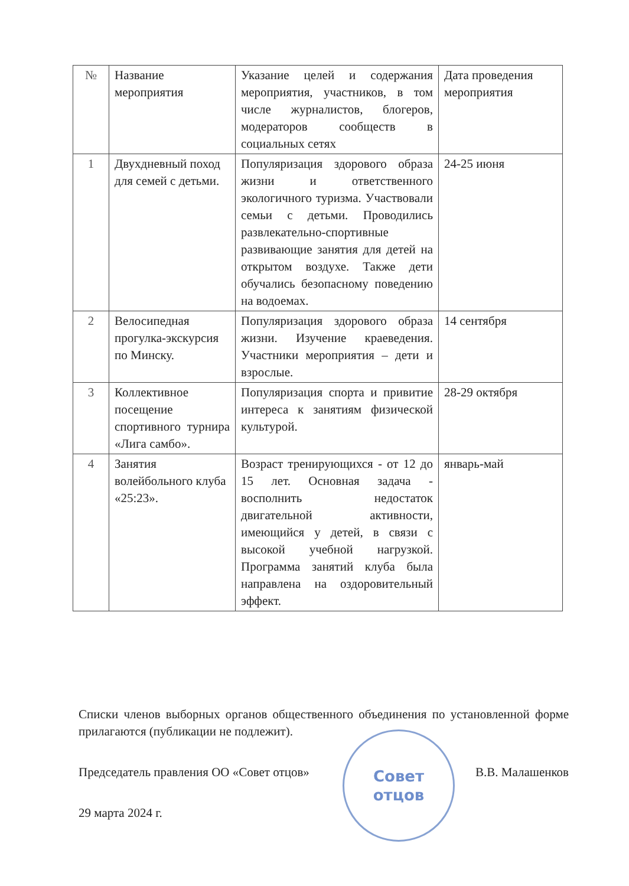| № | Название мероприятия | Указание целей и содержания мероприятия, участников, в том числе журналистов, блогеров, модераторов сообществ в социальных сетях | Дата проведения мероприятия |
| 1 | Двухдневный поход для семей с детьми. | Популяризация здорового образа жизни и ответственного экологичного туризма. Участвовали семьи с детьми. Проводились развлекательно-спортивные развивающие занятия для детей на открытом воздухе. Также дети обучались безопасному поведению на водоемах. | 24-25 июня |
| 2 | Велосипедная прогулка-экскурсия по Минску. | Популяризация здорового образа жизни. Изучение краеведения. Участники мероприятия – дети и взрослые. | 14 сентября |
| 3 | Коллективное посещение спортивного турнира «Лига самбо». | Популяризация спорта и привитие интереса к занятиям физической культурой. | 28-29 октября |
| 4 | Занятия волейбольного клуба «25:23». | Возраст тренирующихся - от 12 до 15 лет. Основная задача - восполнить недостаток двигательной активности, имеющийся у детей, в связи с высокой учебной нагрузкой. Программа занятий клуба была направлена на оздоровительный эффект. | январь-май |
Списки членов выборных органов общественного объединения по установленной форме прилагаются (публикации не подлежит).
Председатель правления ОО «Совет отцов» В.В. Малашенков
29 марта 2024 г.
Совет
отцов